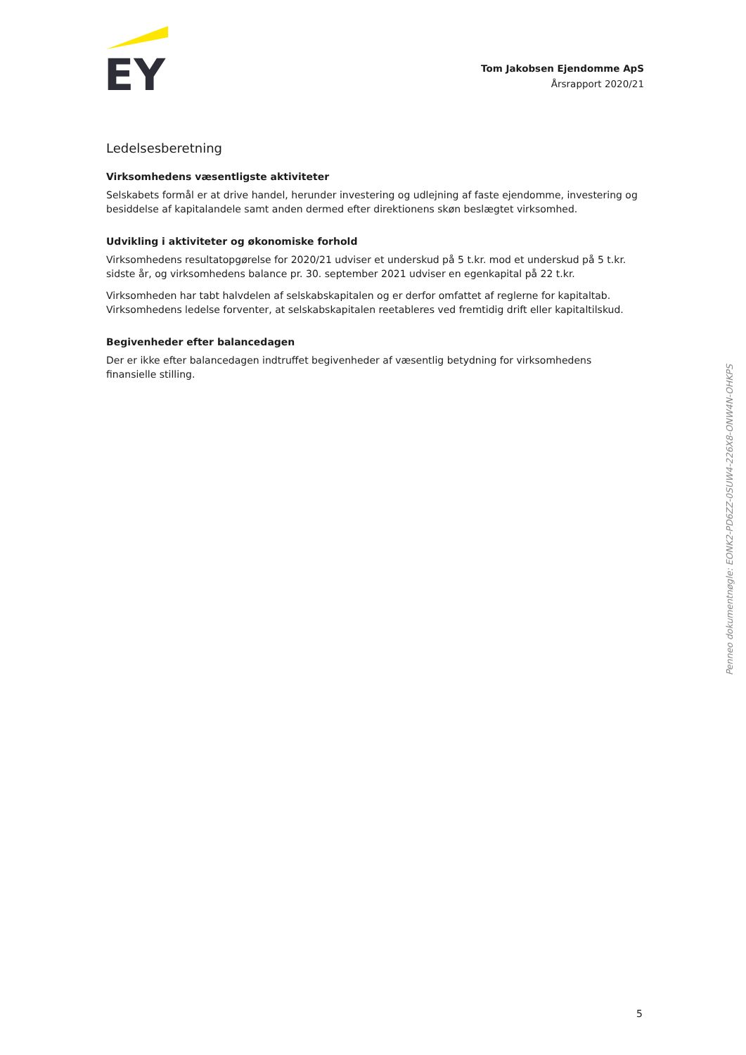EY
Tom Jakobsen Ejendomme ApS
Årsrapport 2020/21
Ledelsesberetning
Virksomhedens væsentligste aktiviteter
Selskabets formål er at drive handel, herunder investering og udlejning af faste ejendomme, investering og besiddelse af kapitalandele samt anden dermed efter direktionens skøn beslægtet virksomhed.
Udvikling i aktiviteter og økonomiske forhold
Virksomhedens resultatopgørelse for 2020/21 udviser et underskud på 5 t.kr. mod et underskud på 5 t.kr. sidste år, og virksomhedens balance pr. 30. september 2021 udviser en egenkapital på 22 t.kr.
Virksomheden har tabt halvdelen af selskabskapitalen og er derfor omfattet af reglerne for kapitaltab. Virksomhedens ledelse forventer, at selskabskapitalen reetableres ved fremtidig drift eller kapitaltilskud.
Begivenheder efter balancedagen
Der er ikke efter balancedagen indtruffet begivenheder af væsentlig betydning for virksomhedens finansielle stilling.
Penneo dokumentnøgle: EONK2-PD6ZZ-0SUW4-226X8-ONW4N-OHKPS
5